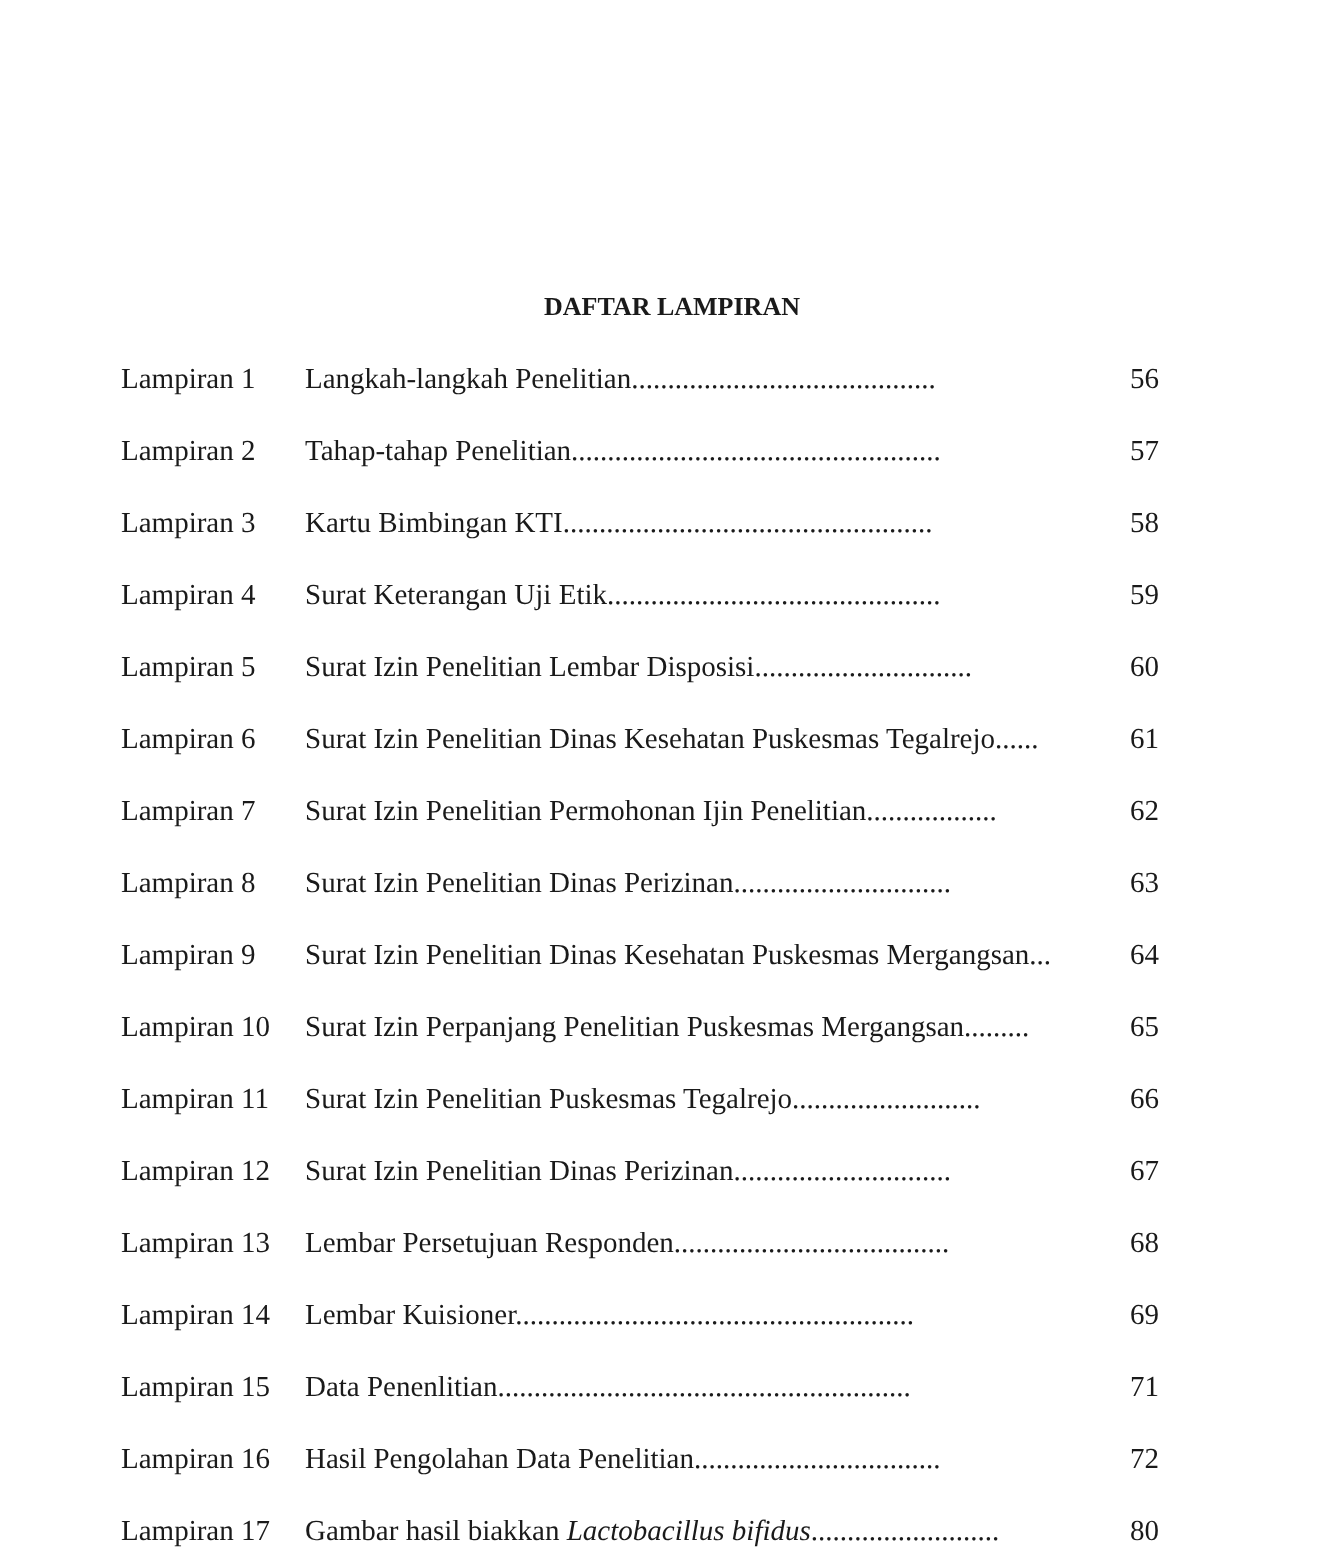DAFTAR LAMPIRAN
| Lampiran 1 | Langkah-langkah Penelitian.......................................... | 56 |
| Lampiran 2 | Tahap-tahap Penelitian................................................... | 57 |
| Lampiran 3 | Kartu Bimbingan KTI................................................... | 58 |
| Lampiran 4 | Surat Keterangan Uji Etik.............................................. | 59 |
| Lampiran 5 | Surat Izin Penelitian Lembar Disposisi.............................. | 60 |
| Lampiran 6 | Surat Izin Penelitian Dinas Kesehatan Puskesmas Tegalrejo...... | 61 |
| Lampiran 7 | Surat Izin Penelitian Permohonan Ijin Penelitian.................. | 62 |
| Lampiran 8 | Surat Izin Penelitian Dinas Perizinan.............................. | 63 |
| Lampiran 9 | Surat Izin Penelitian Dinas Kesehatan Puskesmas Mergangsan... | 64 |
| Lampiran 10 | Surat Izin Perpanjang Penelitian Puskesmas Mergangsan......... | 65 |
| Lampiran 11 | Surat Izin Penelitian Puskesmas Tegalrejo.......................... | 66 |
| Lampiran 12 | Surat Izin Penelitian Dinas Perizinan.............................. | 67 |
| Lampiran 13 | Lembar Persetujuan Responden...................................... | 68 |
| Lampiran 14 | Lembar Kuisioner....................................................... | 69 |
| Lampiran 15 | Data Penenlitian......................................................... | 71 |
| Lampiran 16 | Hasil Pengolahan Data Penelitian.................................. | 72 |
| Lampiran 17 | Gambar hasil biakkan Lactobacillus bifidus .......................... | 80 |